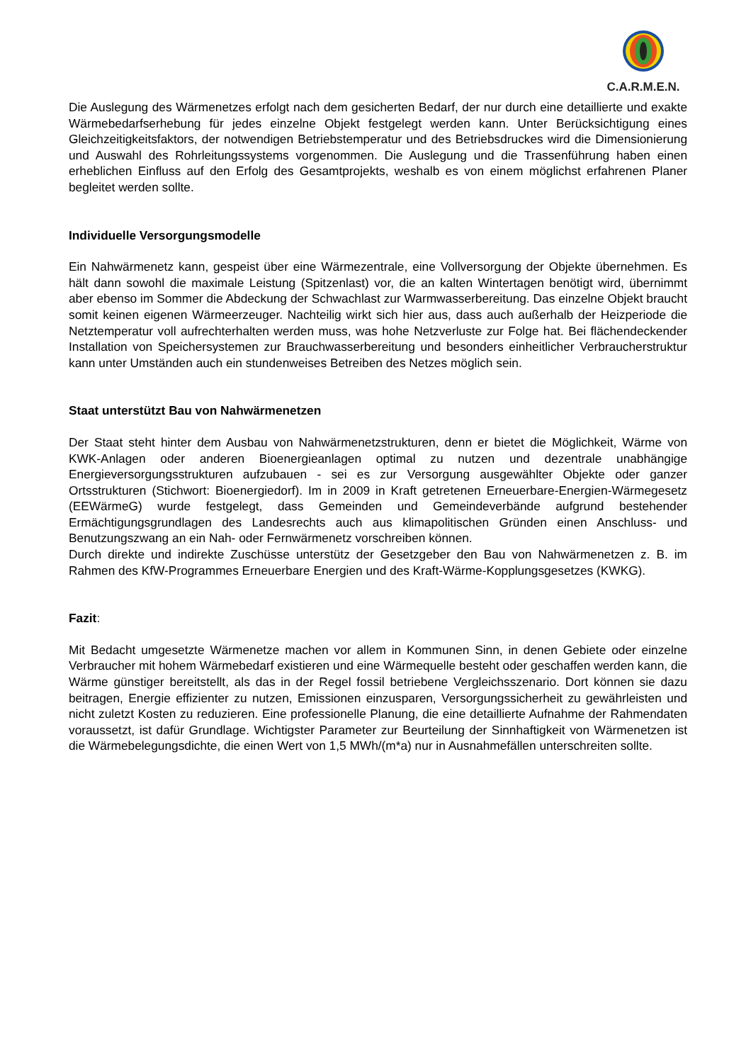C.A.R.M.E.N.
Die Auslegung des Wärmenetzes erfolgt nach dem gesicherten Bedarf, der nur durch eine detaillierte und exakte Wärmebedarfserhebung für jedes einzelne Objekt festgelegt werden kann. Unter Berücksichtigung eines Gleichzeitigkeitsfaktors, der notwendigen Betriebstemperatur und des Betriebsdruckes wird die Dimensionierung und Auswahl des Rohrleitungssystems vorgenommen. Die Auslegung und die Trassenführung haben einen erheblichen Einfluss auf den Erfolg des Gesamtprojekts, weshalb es von einem möglichst erfahrenen Planer begleitet werden sollte.
Individuelle Versorgungsmodelle
Ein Nahwärmenetz kann, gespeist über eine Wärmezentrale, eine Vollversorgung der Objekte übernehmen. Es hält dann sowohl die maximale Leistung (Spitzenlast) vor, die an kalten Wintertagen benötigt wird, übernimmt aber ebenso im Sommer die Abdeckung der Schwachlast zur Warmwasserbereitung. Das einzelne Objekt braucht somit keinen eigenen Wärmeerzeuger. Nachteilig wirkt sich hier aus, dass auch außerhalb der Heizperiode die Netztemperatur voll auf­rechterhalten werden muss, was hohe Netzverluste zur Folge hat. Bei flächendeckender Installation von Speichersystemen zur Brauchwasserbereitung und besonders einheitlicher Verbraucherstruktur kann unter Umständen auch ein stundenweises Betreiben des Netzes möglich sein.
Staat unterstützt Bau von Nahwärmenetzen
Der Staat steht hinter dem Ausbau von Nahwärmenetzstrukturen, denn er bietet die Möglichkeit, Wärme von KWK-Anlagen oder anderen Bioenergieanlagen optimal zu nutzen und dezentrale unabhängige Energieversorgungsstrukturen aufzubauen - sei es zur Versorgung ausgewählter Objekte oder ganzer Ortsstrukturen (Stichwort: Bioenergiedorf). Im in 2009 in Kraft getretenen Erneuerbare-Energien-Wärmegesetz (EEWärmeG) wurde festgelegt, dass Gemeinden und Gemeindeverbände aufgrund bestehender Ermächtigungsgrundlagen des Landesrechts auch aus klimapolitischen Gründen einen Anschluss- und Benutzungszwang an ein Nah- oder Fernwärmenetz vorschreiben können.
Durch direkte und indirekte Zuschüsse unterstütz der Gesetzgeber den Bau von Nahwärmenetzen z. B. im Rahmen des KfW-Programmes Erneuerbare Energien und des Kraft-Wärme-Kopplungsgesetzes (KWKG).
Fazit:
Mit Bedacht umgesetzte Wärmenetze machen vor allem in Kommunen Sinn, in denen Gebiete oder einzelne Verbraucher mit hohem Wärmebedarf existieren und eine Wärmequelle besteht oder geschaffen werden kann, die Wärme günstiger bereitstellt, als das in der Regel fossil betriebene Vergleichsszenario. Dort können sie dazu beitragen, Energie effizienter zu nutzen, Emissionen einzusparen, Versorgungssicherheit zu gewährleisten und nicht zuletzt Kosten zu reduzieren. Eine professionelle Planung, die eine detaillierte Aufnahme der Rahmendaten voraussetzt, ist dafür Grundlage. Wichtigster Parameter zur Beurteilung der Sinnhaftigkeit von Wärmenetzen ist die Wärmebelegungsdichte, die einen Wert von 1,5 MWh/(m*a) nur in Ausnahmefällen unterschreiten sollte.